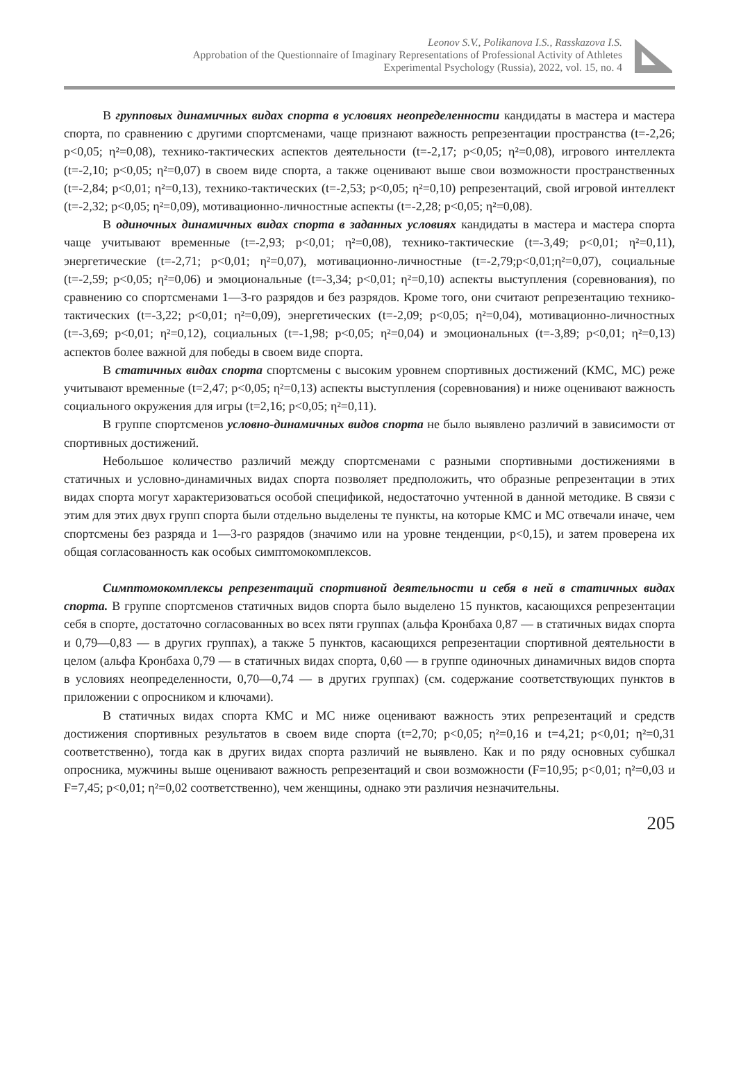Leonov S.V., Polikanova I.S., Rasskazova I.S.
Approbation of the Questionnaire of Imaginary Representations of Professional Activity of Athletes
Experimental Psychology (Russia), 2022, vol. 15, no. 4
В групповых динамичных видах спорта в условиях неопределенности кандидаты в мастера и мастера спорта, по сравнению с другими спортсменами, чаще признают важность репрезентации пространства (t=-2,26; p<0,05; η²=0,08), технико-тактических аспектов деятельности (t=-2,17; p<0,05; η²=0,08), игрового интеллекта (t=-2,10; p<0,05; η²=0,07) в своем виде спорта, а также оценивают выше свои возможности пространственных (t=-2,84; p<0,01; η²=0,13), технико-тактических (t=-2,53; p<0,05; η²=0,10) репрезентаций, свой игровой интеллект (t=-2,32; p<0,05; η²=0,09), мотивационно-личностные аспекты (t=-2,28; p<0,05; η²=0,08).
В одиночных динамичных видах спорта в заданных условиях кандидаты в мастера и мастера спорта чаще учитывают временные (t=-2,93; p<0,01; η²=0,08), технико-тактические (t=-3,49; p<0,01; η²=0,11), энергетические (t=-2,71; p<0,01; η²=0,07), мотивационно-личностные (t=-2,79;p<0,01;η²=0,07), социальные (t=-2,59; p<0,05; η²=0,06) и эмоциональные (t=-3,34; p<0,01; η²=0,10) аспекты выступления (соревнования), по сравнению со спортсменами 1—3-го разрядов и без разрядов. Кроме того, они считают репрезентацию технико-тактических (t=-3,22; p<0,01; η²=0,09), энергетических (t=-2,09; p<0,05; η²=0,04), мотивационно-личностных (t=-3,69; p<0,01; η²=0,12), социальных (t=-1,98; p<0,05; η²=0,04) и эмоциональных (t=-3,89; p<0,01; η²=0,13) аспектов более важной для победы в своем виде спорта.
В статичных видах спорта спортсмены с высоким уровнем спортивных достижений (КМС, МС) реже учитывают временные (t=2,47; p<0,05; η²=0,13) аспекты выступления (соревнования) и ниже оценивают важность социального окружения для игры (t=2,16; p<0,05; η²=0,11).
В группе спортсменов условно-динамичных видов спорта не было выявлено различий в зависимости от спортивных достижений.
Небольшое количество различий между спортсменами с разными спортивными достижениями в статичных и условно-динамичных видах спорта позволяет предположить, что образные репрезентации в этих видах спорта могут характеризоваться особой спецификой, недостаточно учтенной в данной методике. В связи с этим для этих двух групп спорта были отдельно выделены те пункты, на которые КМС и МС отвечали иначе, чем спортсмены без разряда и 1—3-го разрядов (значимо или на уровне тенденции, p<0,15), и затем проверена их общая согласованность как особых симптомокомплексов.
Симптомокомплексы репрезентаций спортивной деятельности и себя в ней в статичных видах спорта. В группе спортсменов статичных видов спорта было выделено 15 пунктов, касающихся репрезентации себя в спорте, достаточно согласованных во всех пяти группах (альфа Кронбаха 0,87 — в статичных видах спорта и 0,79—0,83 — в других группах), а также 5 пунктов, касающихся репрезентации спортивной деятельности в целом (альфа Кронбаха 0,79 — в статичных видах спорта, 0,60 — в группе одиночных динамичных видов спорта в условиях неопределенности, 0,70—0,74 — в других группах) (см. содержание соответствующих пунктов в приложении с опросником и ключами).
В статичных видах спорта КМС и МС ниже оценивают важность этих репрезентаций и средств достижения спортивных результатов в своем виде спорта (t=2,70; p<0,05; η²=0,16 и t=4,21; p<0,01; η²=0,31 соответственно), тогда как в других видах спорта различий не выявлено. Как и по ряду основных субшкал опросника, мужчины выше оценивают важность репрезентаций и свои возможности (F=10,95; p<0,01; η²=0,03 и F=7,45; p<0,01; η²=0,02 соответственно), чем женщины, однако эти различия незначительны.
205